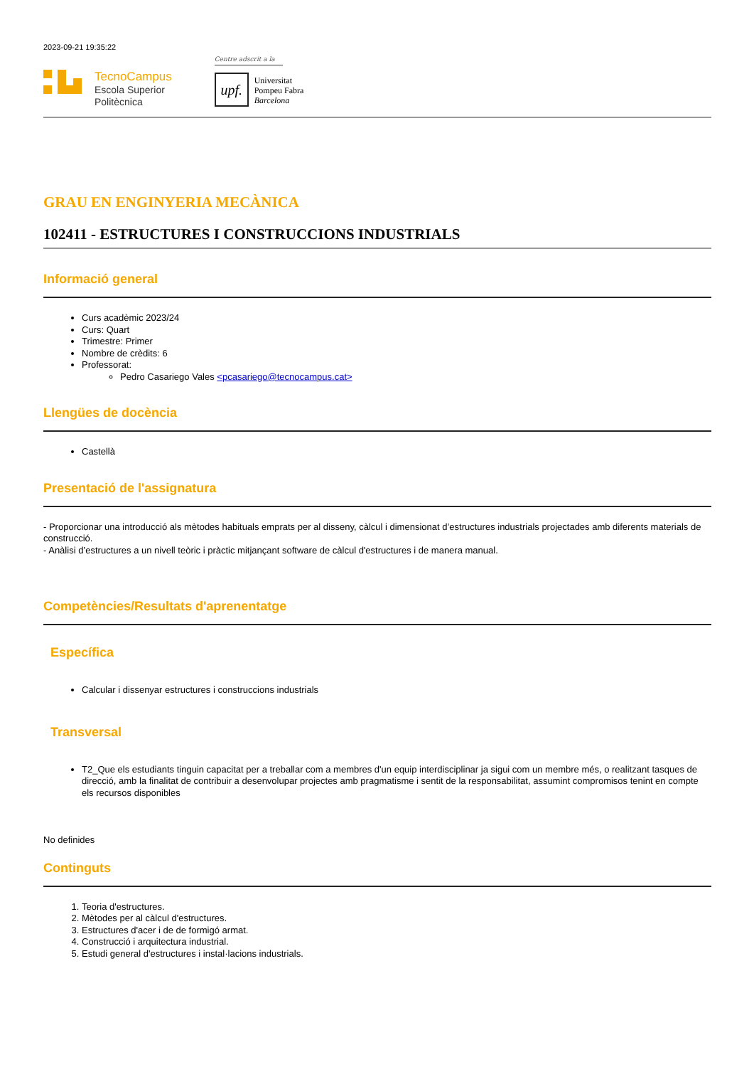2023-09-21 19:35:22
TecnoCampus
Escola Superior
Politècnica
Centre adscrit a la
upf.
Universitat
Pompeu Fabra
Barcelona
GRAU EN ENGINYERIA MECÀNICA
102411 - ESTRUCTURES I CONSTRUCCIONS INDUSTRIALS
Informació general
Curs acadèmic 2023/24
Curs: Quart
Trimestre: Primer
Nombre de crèdits: 6
Professorat:
Pedro Casariego Vales <pcasariego@tecnocampus.cat>
Llengües de docència
Castellà
Presentació de l'assignatura
- Proporcionar una introducció als mètodes habituals emprats per al disseny, càlcul i dimensionat d’estructures industrials projectades amb diferents materials de construcció.
- Anàlisi d’estructures a un nivell teòric i pràctic mitjançant software de càlcul d'estructures i de manera manual.
Competències/Resultats d'aprenentatge
Específica
Calcular i dissenyar estructures i construccions industrials
Transversal
T2_Que els estudiants tinguin capacitat per a treballar com a membres d'un equip interdisciplinar ja sigui com un membre més, o realitzant tasques de direcció, amb la finalitat de contribuir a desenvolupar projectes amb pragmatisme i sentit de la responsabilitat, assumint compromisos tenint en compte els recursos disponibles
No definides
Continguts
1. Teoria d'estructures.
2. Mètodes per al càlcul d'estructures.
3. Estructures d'acer i de de formigó armat.
4. Construcció i arquitectura industrial.
5. Estudi general d'estructures i instal·lacions industrials.